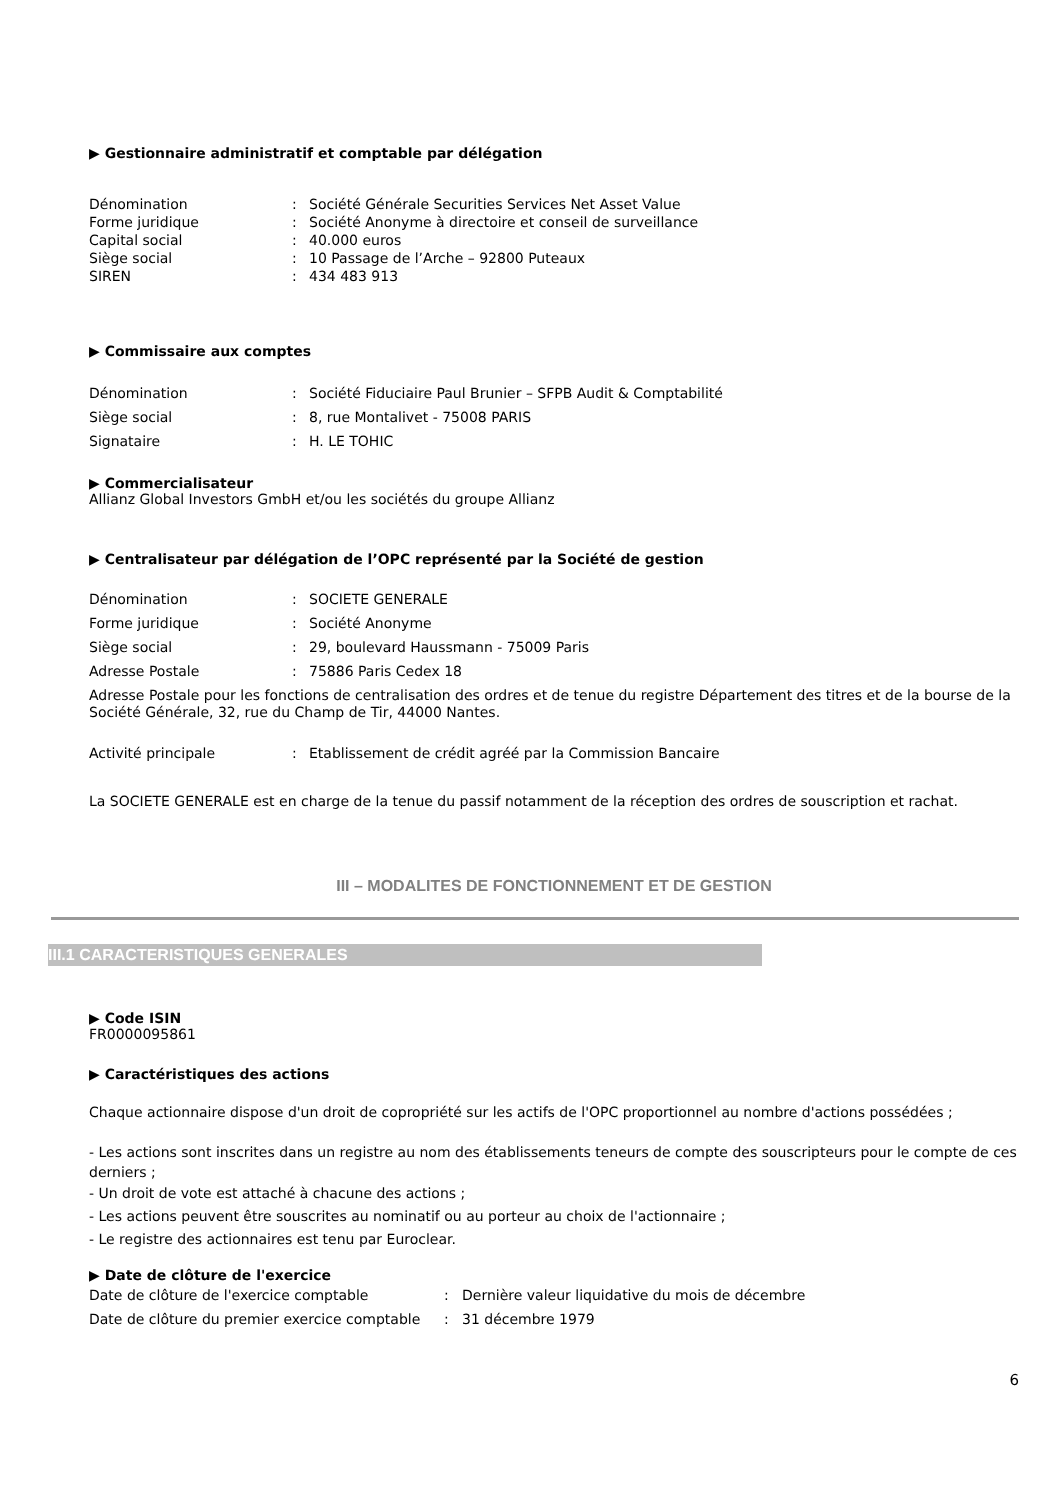▶ Gestionnaire administratif et comptable par délégation
Dénomination: Société Générale Securities Services Net Asset Value Forme juridique: Société Anonyme à directoire et conseil de surveillance Capital social: 40.000 euros Siège social: 10 Passage de l’Arche – 92800 Puteaux SIREN: 434 483 913
▶ Commissaire aux comptes
Dénomination: Société Fiduciaire Paul Brunier – SFPB Audit & Comptabilité Siège social: 8, rue Montalivet - 75008 PARIS Signataire: H. LE TOHIC
▶ Commercialisateur
Allianz Global Investors GmbH et/ou les sociétés du groupe Allianz
▶ Centralisateur par délégation de l’OPC représenté par la Société de gestion
Dénomination: SOCIETE GENERALE Forme juridique: Société Anonyme Siège social: 29, boulevard Haussmann - 75009 Paris Adresse Postale: 75886 Paris Cedex 18
Adresse Postale pour les fonctions de centralisation des ordres et de tenue du registre Département des titres et de la bourse de la Société Générale, 32, rue du Champ de Tir, 44000 Nantes.
Activité principale: Etablissement de crédit agréé par la Commission Bancaire
La SOCIETE GENERALE est en charge de la tenue du passif notamment de la réception des ordres de souscription et rachat.
III – MODALITES DE FONCTIONNEMENT ET DE GESTION
III.1 CARACTERISTIQUES GENERALES
▶ Code ISIN
FR0000095861
▶ Caractéristiques des actions
Chaque actionnaire dispose d'un droit de copropriété sur les actifs de l'OPC proportionnel au nombre d'actions possédées ;
- Les actions sont inscrites dans un registre au nom des établissements teneurs de compte des souscripteurs pour le compte de ces derniers ;
- Un droit de vote est attaché à chacune des actions ;
- Les actions peuvent être souscrites au nominatif ou au porteur au choix de l'actionnaire ;
- Le registre des actionnaires est tenu par Euroclear.
▶ Date de clôture de l'exercice
Date de clôture de l'exercice comptable: Dernière valeur liquidative du mois de décembre Date de clôture du premier exercice comptable: 31 décembre 1979
6